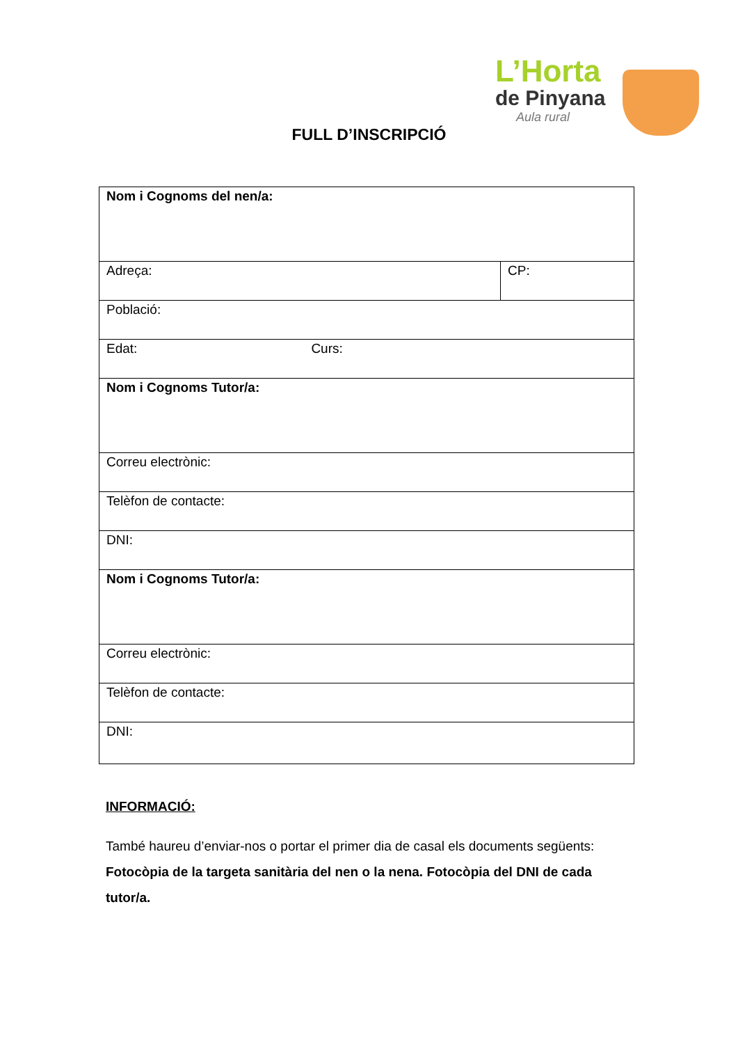L’Horta
de Pinyana
Aula rural
FULL D’INSCRIPCIÓ
| Nom i Cognoms del nen/a: | |
| Adreça: | CP: |
| Població: | |
| Edat: Curs: | |
| Nom i Cognoms Tutor/a: | |
| Correu electrònic: | |
| Telèfon de contacte: | |
| DNI: | |
| Nom i Cognoms Tutor/a: | |
| Correu electrònic: | |
| Telèfon de contacte: | |
| DNI: | |
INFORMACIÓ:
També haureu d’enviar-nos o portar el primer dia de casal els documents següents: Fotocòpia de la targeta sanitària del nen o la nena. Fotocòpia del DNI de cada tutor/a.